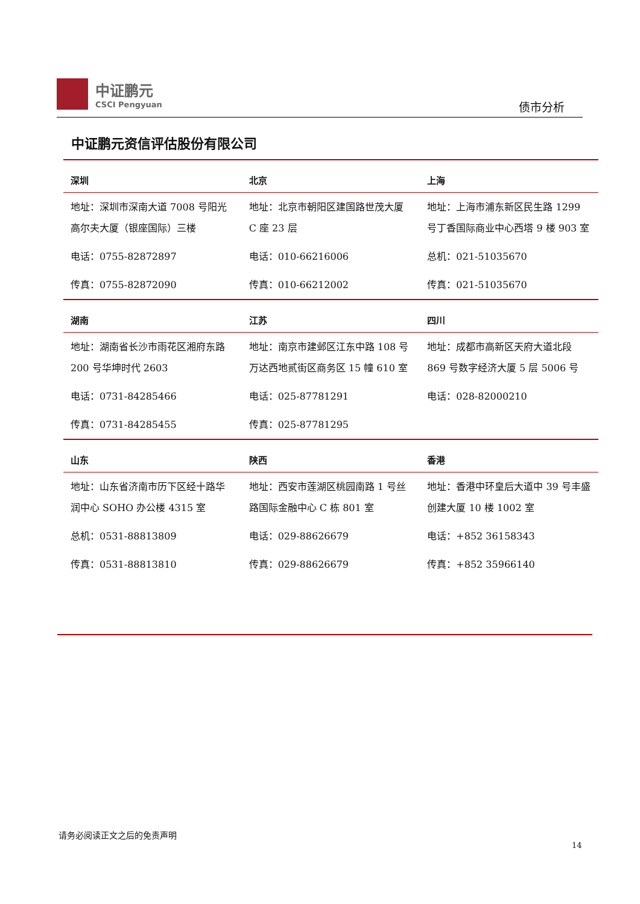中证鹏元
CSCI Pengyuan
债市分析
中证鹏元资信评估股份有限公司
| 深圳 | 北京 | 上海 |
| --- | --- | --- |
| 地址：深圳市深南大道 7008 号阳光高尔夫大厦（银座国际）三楼 | 地址：北京市朝阳区建国路世茂大厦 C 座 23 层 | 地址：上海市浦东新区民生路 1299 号丁香国际商业中心西塔 9 楼 903 室 |
| 电话：0755-82872897 | 电话：010-66216006 | 总机：021-51035670 |
| 传真：0755-82872090 | 传真：010-66212002 | 传真：021-51035670 |
| 湖南 | 江苏 | 四川 |
| 地址：湖南省长沙市雨花区湘府东路 200 号华坤时代 2603 | 地址：南京市建邺区江东中路 108 号万达西地贰街区商务区 15 幢 610 室 | 地址：成都市高新区天府大道北段 869 号数字经济大厦 5 层 5006 号 |
| 电话：0731-84285466 | 电话：025-87781291 | 电话：028-82000210 |
| 传真：0731-84285455 | 传真：025-87781295 | |
| 山东 | 陕西 | 香港 |
| 地址：山东省济南市历下区经十路华润中心 SOHO 办公楼 4315 室 | 地址：西安市莲湖区桃园南路 1 号丝路国际金融中心 C 栋 801 室 | 地址：香港中环皇后大道中 39 号丰盛创建大厦 10 楼 1002 室 |
| 总机：0531-88813809 | 电话：029-88626679 | 电话：+852 36158343 |
| 传真：0531-88813810 | 传真：029-88626679 | 传真：+852 35966140 |
请务必阅读正文之后的免责声明
14